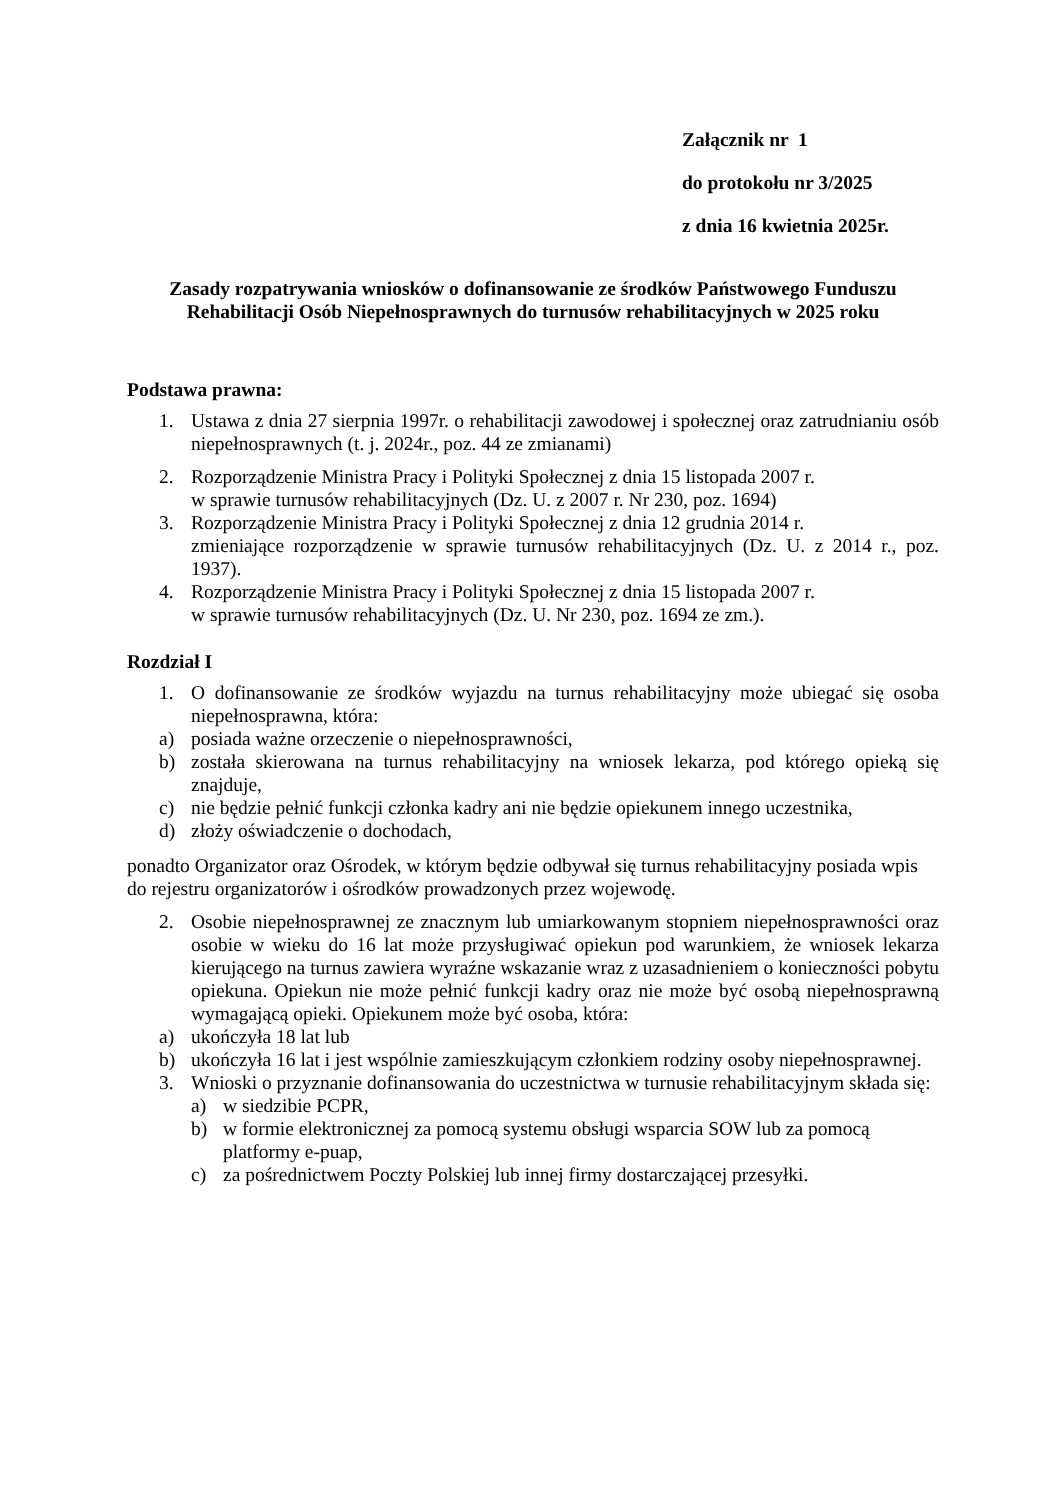Załącznik nr 1
do protokołu nr 3/2025
z dnia 16 kwietnia 2025r.
Zasady rozpatrywania wniosków o dofinansowanie ze środków Państwowego Funduszu Rehabilitacji Osób Niepełnosprawnych do turnusów rehabilitacyjnych w 2025 roku
Podstawa prawna:
1. Ustawa z dnia 27 sierpnia 1997r. o rehabilitacji zawodowej i społecznej oraz zatrudnianiu osób niepełnosprawnych (t. j. 2024r., poz. 44 ze zmianami)
2. Rozporządzenie Ministra Pracy i Polityki Społecznej z dnia 15 listopada 2007 r.
w sprawie turnusów rehabilitacyjnych (Dz. U. z 2007 r. Nr 230, poz. 1694)
3. Rozporządzenie Ministra Pracy i Polityki Społecznej z dnia 12 grudnia 2014 r.
zmieniające rozporządzenie w sprawie turnusów rehabilitacyjnych (Dz. U. z 2014 r., poz. 1937).
4. Rozporządzenie Ministra Pracy i Polityki Społecznej z dnia 15 listopada 2007 r.
w sprawie turnusów rehabilitacyjnych (Dz. U. Nr 230, poz. 1694 ze zm.).
Rozdział I
1. O dofinansowanie ze środków wyjazdu na turnus rehabilitacyjny może ubiegać się osoba niepełnosprawna, która:
a) posiada ważne orzeczenie o niepełnosprawności,
b) została skierowana na turnus rehabilitacyjny na wniosek lekarza, pod którego opieką się znajduje,
c) nie będzie pełnić funkcji członka kadry ani nie będzie opiekunem innego uczestnika,
d) złoży oświadczenie o dochodach,
ponadto Organizator oraz Ośrodek, w którym będzie odbywał się turnus rehabilitacyjny posiada wpis do rejestru organizatorów i ośrodków prowadzonych przez wojewodę.
2. Osobie niepełnosprawnej ze znacznym lub umiarkowanym stopniem niepełnosprawności oraz osobie w wieku do 16 lat może przysługiwać opiekun pod warunkiem, że wniosek lekarza kierującego na turnus zawiera wyraźne wskazanie wraz z uzasadnieniem o konieczności pobytu opiekuna. Opiekun nie może pełnić funkcji kadry oraz nie może być osobą niepełnosprawną wymagającą opieki. Opiekunem może być osoba, która:
a) ukończyła 18 lat lub
b) ukończyła 16 lat i jest wspólnie zamieszkującym członkiem rodziny osoby niepełnosprawnej.
3. Wnioski o przyznanie dofinansowania do uczestnictwa w turnusie rehabilitacyjnym składa się:
a) w siedzibie PCPR,
b) w formie elektronicznej za pomocą systemu obsługi wsparcia SOW lub za pomocą platformy e-puap,
c) za pośrednictwem Poczty Polskiej lub innej firmy dostarczającej przesyłki.